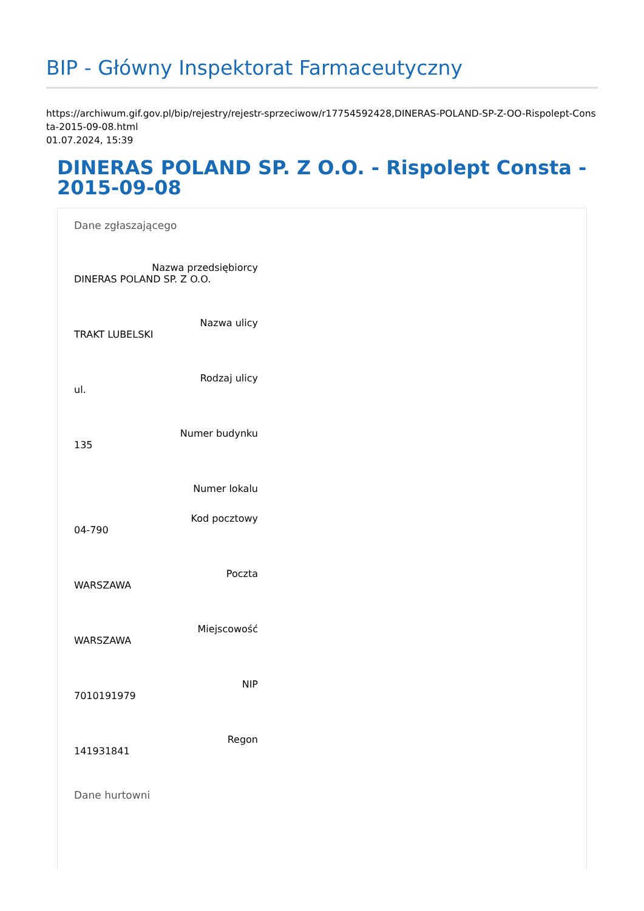BIP - Główny Inspektorat Farmaceutyczny
https://archiwum.gif.gov.pl/bip/rejestry/rejestr-sprzeciwow/r17754592428,DINERAS-POLAND-SP-Z-OO-Rispolept-Consta-2015-09-08.html
01.07.2024, 15:39
DINERAS POLAND SP. Z O.O. - Rispolept Consta - 2015-09-08
Dane zgłaszającego
Nazwa przedsiębiorcy
DINERAS POLAND SP. Z O.O.
Nazwa ulicy
TRAKT LUBELSKI
Rodzaj ulicy
ul.
Numer budynku
135
Numer lokalu
Kod pocztowy
04-790
Poczta
WARSZAWA
Miejscowość
WARSZAWA
NIP
7010191979
Regon
141931841
Dane hurtowni